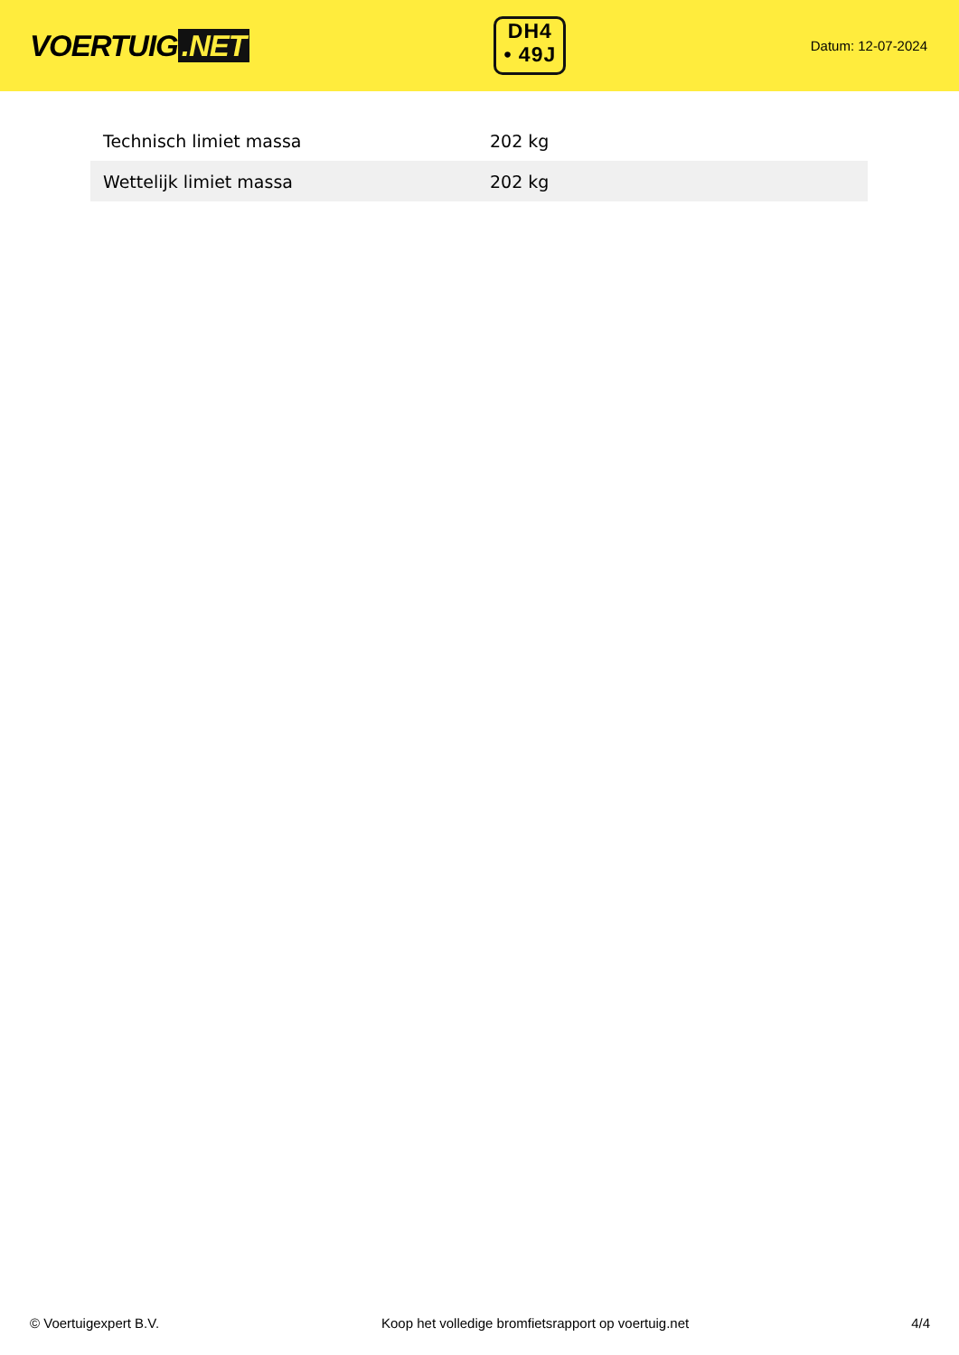VOERTUIG.NET
DH4
• 49J
Datum: 12-07-2024
| Technisch limiet massa | 202 kg |
| Wettelijk limiet massa | 202 kg |
© Voertuigexpert B.V. Koop het volledige bromfietsrapport op voertuig.net 4/4